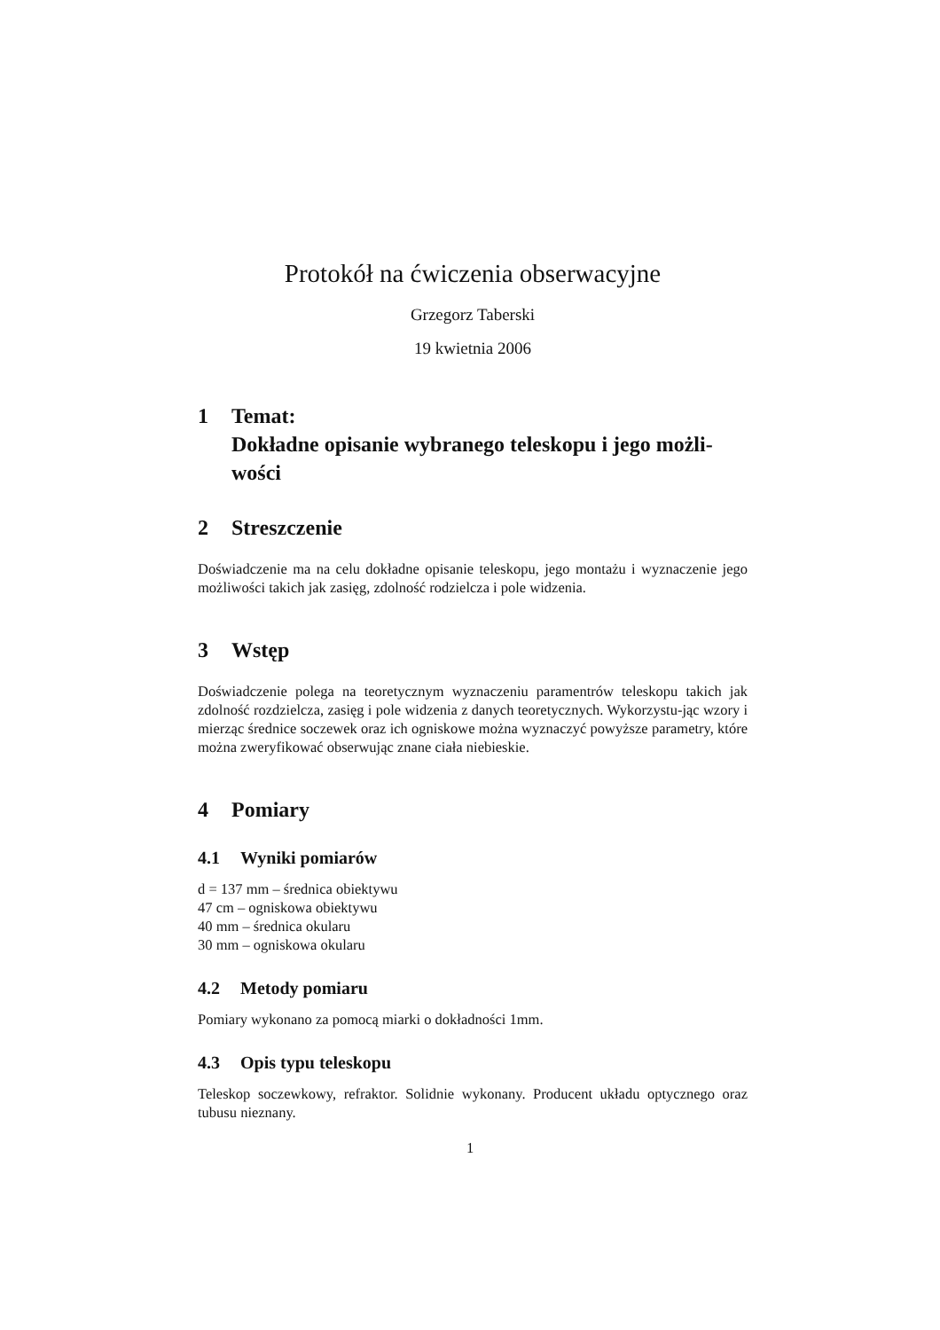Protokół na ćwiczenia obserwacyjne
Grzegorz Taberski
19 kwietnia 2006
1 Temat:
Dokładne opisanie wybranego teleskopu i jego możli-
wości
2 Streszczenie
Doświadczenie ma na celu dokładne opisanie teleskopu, jego montażu i wyznaczenie jego możliwości takich jak zasięg, zdolność rodzielcza i pole widzenia.
3 Wstęp
Doświadczenie polega na teoretycznym wyznaczeniu paramentrów teleskopu takich jak zdolność rozdzielcza, zasięg i pole widzenia z danych teoretycznych. Wykorzystu-jąc wzory i mierząc średnice soczewek oraz ich ogniskowe można wyznaczyć powyższe parametry, które można zweryfikować obserwując znane ciała niebieskie.
4 Pomiary
4.1 Wyniki pomiarów
d = 137 mm – średnica obiektywu
47 cm – ogniskowa obiektywu
40 mm – średnica okularu
30 mm – ogniskowa okularu
4.2 Metody pomiaru
Pomiary wykonano za pomocą miarki o dokładności 1mm.
4.3 Opis typu teleskopu
Teleskop soczewkowy, refraktor. Solidnie wykonany. Producent układu optycznego oraz tubusu nieznany.
1